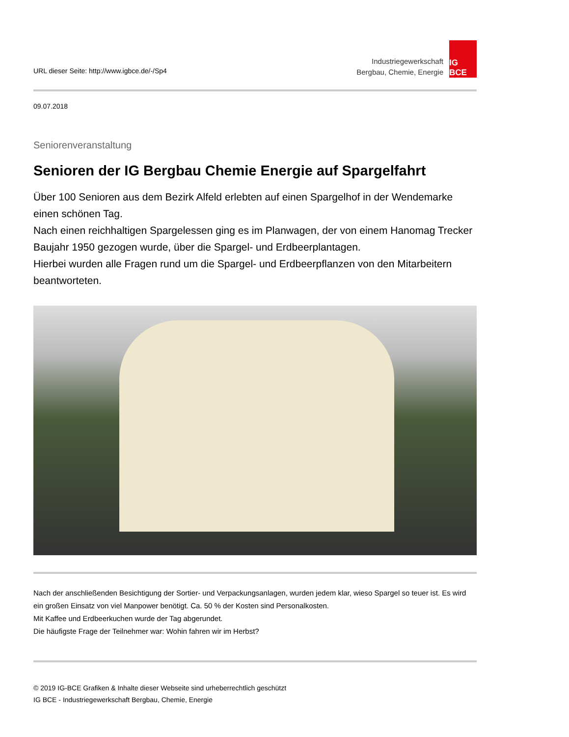URL dieser Seite: http://www.igbce.de/-/Sp4
Industriegewerkschaft
Bergbau, Chemie, Energie
IG BCE
09.07.2018
Seniorenveranstaltung
Senioren der IG Bergbau Chemie Energie auf Spargelfahrt
Über 100 Senioren aus dem Bezirk Alfeld erlebten auf einen Spargelhof in der Wendemarke einen schönen Tag.
Nach einen reichhaltigen Spargelessen ging es im Planwagen, der von einem Hanomag Trecker Baujahr 1950 gezogen wurde, über die Spargel- und Erdbeerplantagen.
Hierbei wurden alle Fragen rund um die Spargel- und Erdbeerpflanzen von den Mitarbeitern beantworteten.
Nach der anschließenden Besichtigung der Sortier- und Verpackungsanlagen, wurden jedem klar, wieso Spargel so teuer ist. Es wird ein großen Einsatz von viel Manpower benötigt. Ca. 50 % der Kosten sind Personalkosten.
Mit Kaffee und Erdbeerkuchen wurde der Tag abgerundet.
Die häufigste Frage der Teilnehmer war: Wohin fahren wir im Herbst?
© 2019 IG-BCE Grafiken & Inhalte dieser Webseite sind urheberrechtlich geschützt
IG BCE - Industriegewerkschaft Bergbau, Chemie, Energie